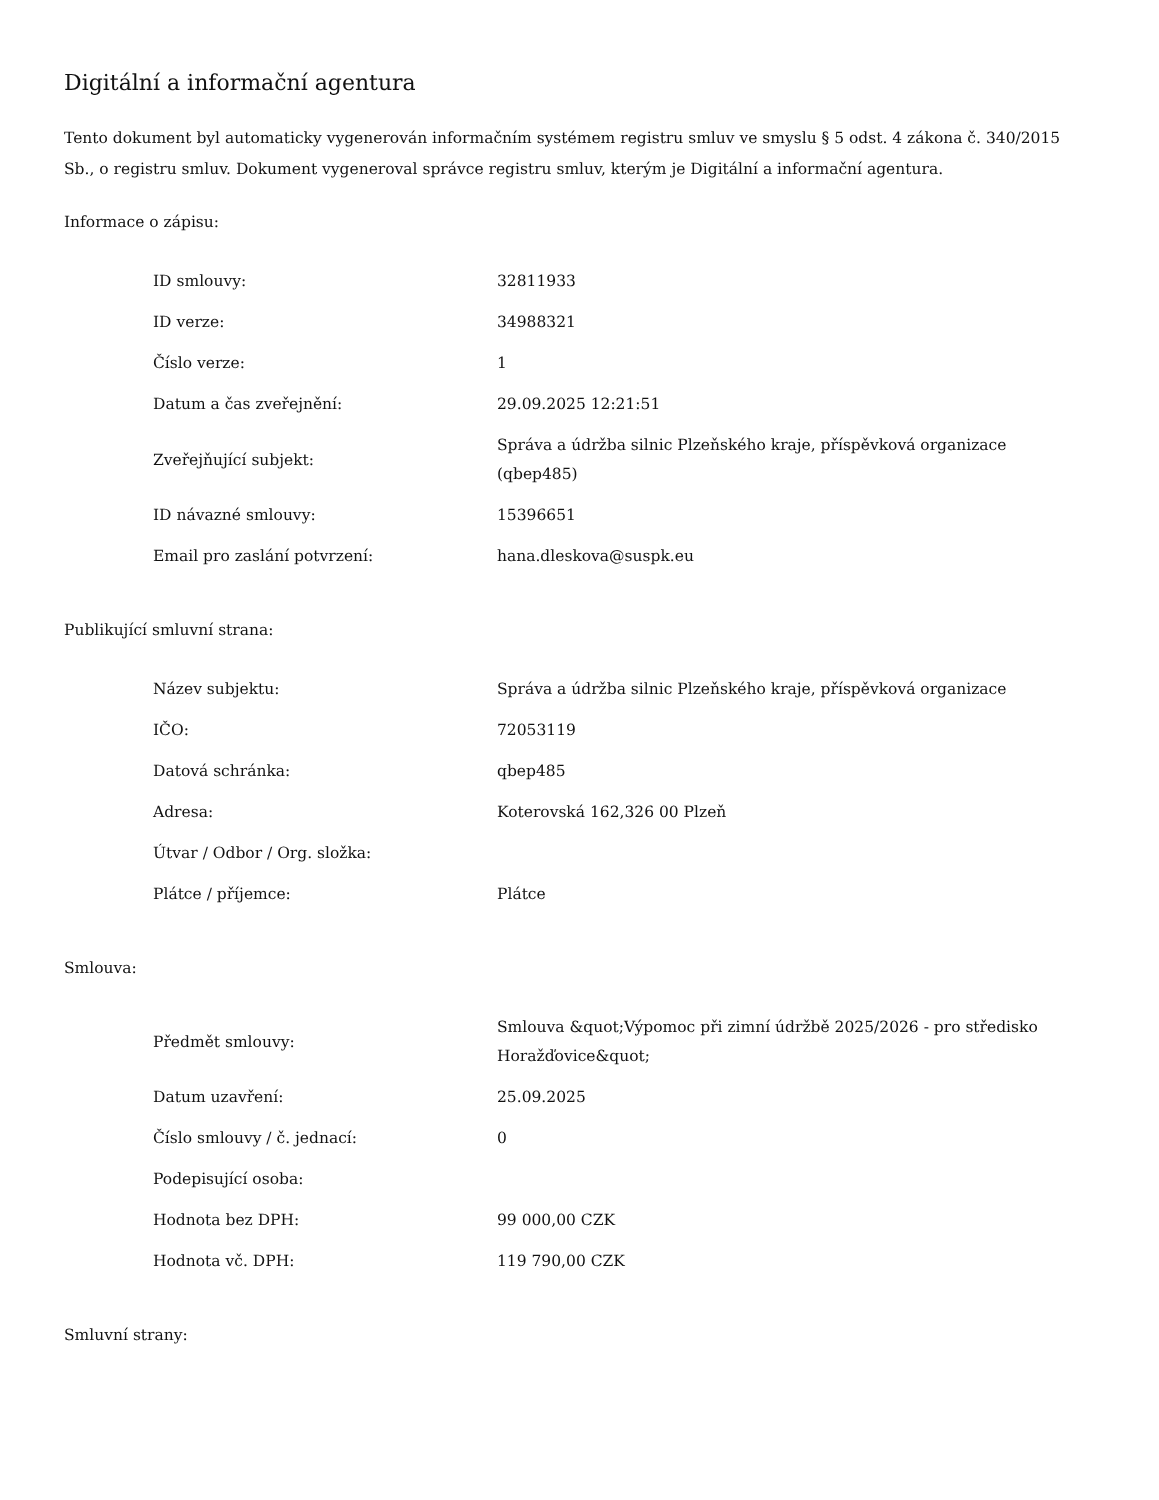Digitální a informační agentura
Tento dokument byl automaticky vygenerován informačním systémem registru smluv ve smyslu § 5 odst. 4 zákona č. 340/2015 Sb., o registru smluv. Dokument vygeneroval správce registru smluv, kterým je Digitální a informační agentura.
Informace o zápisu:
| ID smlouvy: | 32811933 |
| ID verze: | 34988321 |
| Číslo verze: | 1 |
| Datum a čas zveřejnění: | 29.09.2025 12:21:51 |
| Zveřejňující subjekt: | Správa a údržba silnic Plzeňského kraje, příspěvková organizace (qbep485) |
| ID návazné smlouvy: | 15396651 |
| Email pro zaslání potvrzení: | hana.dleskova@suspk.eu |
Publikující smluvní strana:
| Název subjektu: | Správa a údržba silnic Plzeňského kraje, příspěvková organizace |
| IČO: | 72053119 |
| Datová schránka: | qbep485 |
| Adresa: | Koterovská 162,326 00 Plzeň |
| Útvar / Odbor / Org. složka: | |
| Plátce / příjemce: | Plátce |
Smlouva:
| Předmět smlouvy: | Smlouva &quot;Výpomoc při zimní údržbě 2025/2026 - pro středisko Horažďovice&quot; |
| Datum uzavření: | 25.09.2025 |
| Číslo smlouvy / č. jednací: | 0 |
| Podepisující osoba: | |
| Hodnota bez DPH: | 99 000,00 CZK |
| Hodnota vč. DPH: | 119 790,00 CZK |
Smluvní strany: